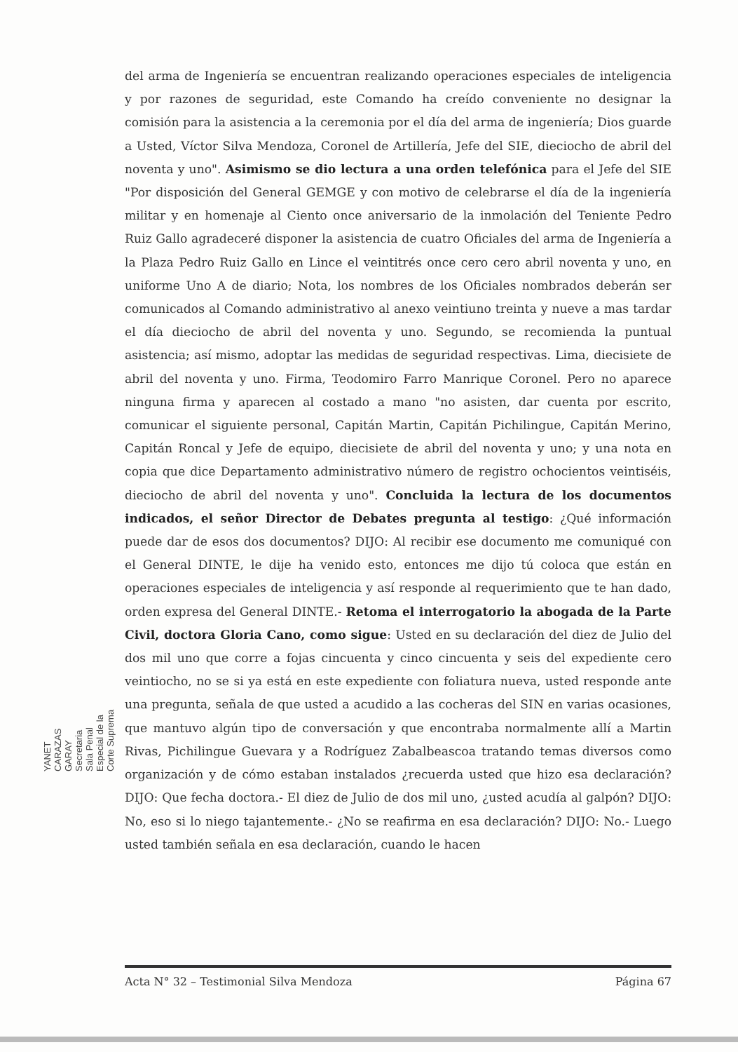del arma de Ingeniería se encuentran realizando operaciones especiales de inteligencia y por razones de seguridad, este Comando ha creído conveniente no designar la comisión para la asistencia a la ceremonia por el día del arma de ingeniería; Dios guarde a Usted, Víctor Silva Mendoza, Coronel de Artillería, Jefe del SIE, dieciocho de abril del noventa y uno". Asimismo se dio lectura a una orden telefónica para el Jefe del SIE "Por disposición del General GEMGE y con motivo de celebrarse el día de la ingeniería militar y en homenaje al Ciento once aniversario de la inmolación del Teniente Pedro Ruiz Gallo agradeceré disponer la asistencia de cuatro Oficiales del arma de Ingeniería a la Plaza Pedro Ruiz Gallo en Lince el veintitrés once cero cero abril noventa y uno, en uniforme Uno A de diario; Nota, los nombres de los Oficiales nombrados deberán ser comunicados al Comando administrativo al anexo veintiuno treinta y nueve a mas tardar el día dieciocho de abril del noventa y uno. Segundo, se recomienda la puntual asistencia; así mismo, adoptar las medidas de seguridad respectivas. Lima, diecisiete de abril del noventa y uno. Firma, Teodomiro Farro Manrique Coronel. Pero no aparece ninguna firma y aparecen al costado a mano "no asisten, dar cuenta por escrito, comunicar el siguiente personal, Capitán Martin, Capitán Pichilingue, Capitán Merino, Capitán Roncal y Jefe de equipo, diecisiete de abril del noventa y uno; y una nota en copia que dice Departamento administrativo número de registro ochocientos veintiséis, dieciocho de abril del noventa y uno". Concluida la lectura de los documentos indicados, el señor Director de Debates pregunta al testigo: ¿Qué información puede dar de esos dos documentos? DIJO: Al recibir ese documento me comuniqué con el General DINTE, le dije ha venido esto, entonces me dijo tú coloca que están en operaciones especiales de inteligencia y así responde al requerimiento que te han dado, orden expresa del General DINTE.- Retoma el interrogatorio la abogada de la Parte Civil, doctora Gloria Cano, como sigue: Usted en su declaración del diez de Julio del dos mil uno que corre a fojas cincuenta y cinco cincuenta y seis del expediente cero veintiocho, no se si ya está en este expediente con foliatura nueva, usted responde ante una pregunta, señala de que usted a acudido a las cocheras del SIN en varias ocasiones, que mantuvo algún tipo de conversación y que encontraba normalmente allí a Martin Rivas, Pichilingue Guevara y a Rodríguez Zabalbeascoa tratando temas diversos como organización y de cómo estaban instalados ¿recuerda usted que hizo esa declaración? DIJO: Que fecha doctora.- El diez de Julio de dos mil uno, ¿usted acudía al galpón? DIJO: No, eso si lo niego tajantemente.- ¿No se reafirma en esa declaración? DIJO: No.- Luego usted también señala en esa declaración, cuando le hacen
YANET CARAZAS GARAY
Secretaria
Sala Penal Especial de la Corte Suprema
Acta N° 32 – Testimonial Silva Mendoza Página 67